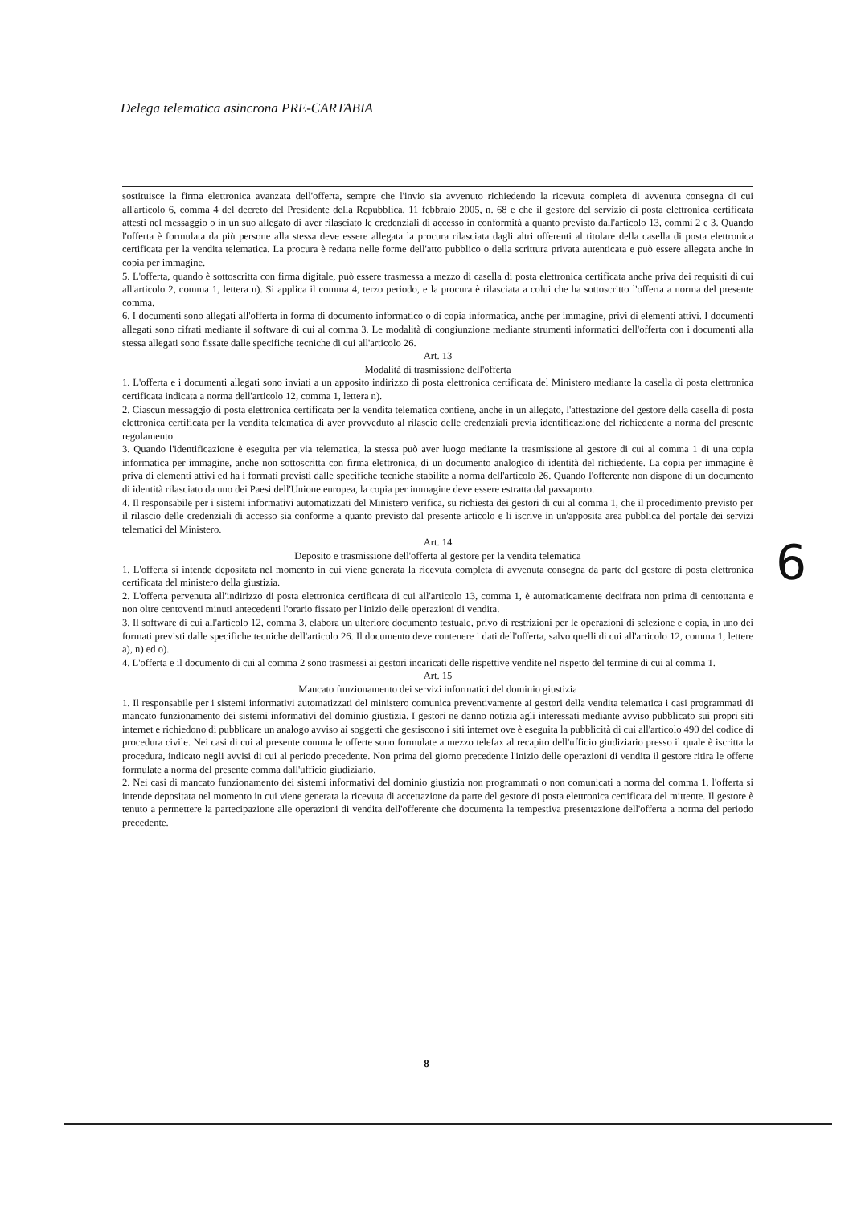Delega telematica asincrona PRE-CARTABIA
sostituisce la firma elettronica avanzata dell'offerta, sempre che l'invio sia avvenuto richiedendo la ricevuta completa di avvenuta consegna di cui all'articolo 6, comma 4 del decreto del Presidente della Repubblica, 11 febbraio 2005, n. 68 e che il gestore del servizio di posta elettronica certificata attesti nel messaggio o in un suo allegato di aver rilasciato le credenziali di accesso in conformità a quanto previsto dall'articolo 13, commi 2 e 3. Quando l'offerta è formulata da più persone alla stessa deve essere allegata la procura rilasciata dagli altri offerenti al titolare della casella di posta elettronica certificata per la vendita telematica. La procura è redatta nelle forme dell'atto pubblico o della scrittura privata autenticata e può essere allegata anche in copia per immagine.
5. L'offerta, quando è sottoscritta con firma digitale, può essere trasmessa a mezzo di casella di posta elettronica certificata anche priva dei requisiti di cui all'articolo 2, comma 1, lettera n). Si applica il comma 4, terzo periodo, e la procura è rilasciata a colui che ha sottoscritto l'offerta a norma del presente comma.
6. I documenti sono allegati all'offerta in forma di documento informatico o di copia informatica, anche per immagine, privi di elementi attivi. I documenti allegati sono cifrati mediante il software di cui al comma 3. Le modalità di congiunzione mediante strumenti informatici dell'offerta con i documenti alla stessa allegati sono fissate dalle specifiche tecniche di cui all'articolo 26.
Art. 13
Modalità di trasmissione dell'offerta
1. L'offerta e i documenti allegati sono inviati a un apposito indirizzo di posta elettronica certificata del Ministero mediante la casella di posta elettronica certificata indicata a norma dell'articolo 12, comma 1, lettera n).
2. Ciascun messaggio di posta elettronica certificata per la vendita telematica contiene, anche in un allegato, l'attestazione del gestore della casella di posta elettronica certificata per la vendita telematica di aver provveduto al rilascio delle credenziali previa identificazione del richiedente a norma del presente regolamento.
3. Quando l'identificazione è eseguita per via telematica, la stessa può aver luogo mediante la trasmissione al gestore di cui al comma 1 di una copia informatica per immagine, anche non sottoscritta con firma elettronica, di un documento analogico di identità del richiedente. La copia per immagine è priva di elementi attivi ed ha i formati previsti dalle specifiche tecniche stabilite a norma dell'articolo 26. Quando l'offerente non dispone di un documento di identità rilasciato da uno dei Paesi dell'Unione europea, la copia per immagine deve essere estratta dal passaporto.
4. Il responsabile per i sistemi informativi automatizzati del Ministero verifica, su richiesta dei gestori di cui al comma 1, che il procedimento previsto per il rilascio delle credenziali di accesso sia conforme a quanto previsto dal presente articolo e li iscrive in un'apposita area pubblica del portale dei servizi telematici del Ministero.
Art. 14
Deposito e trasmissione dell'offerta al gestore per la vendita telematica
1. L'offerta si intende depositata nel momento in cui viene generata la ricevuta completa di avvenuta consegna da parte del gestore di posta elettronica certificata del ministero della giustizia.
2. L'offerta pervenuta all'indirizzo di posta elettronica certificata di cui all'articolo 13, comma 1, è automaticamente decifrata non prima di centottanta e non oltre centoventi minuti antecedenti l'orario fissato per l'inizio delle operazioni di vendita.
3. Il software di cui all'articolo 12, comma 3, elabora un ulteriore documento testuale, privo di restrizioni per le operazioni di selezione e copia, in uno dei formati previsti dalle specifiche tecniche dell'articolo 26. Il documento deve contenere i dati dell'offerta, salvo quelli di cui all'articolo 12, comma 1, lettere a), n) ed o).
4. L'offerta e il documento di cui al comma 2 sono trasmessi ai gestori incaricati delle rispettive vendite nel rispetto del termine di cui al comma 1.
Art. 15
Mancato funzionamento dei servizi informatici del dominio giustizia
1. Il responsabile per i sistemi informativi automatizzati del ministero comunica preventivamente ai gestori della vendita telematica i casi programmati di mancato funzionamento dei sistemi informativi del dominio giustizia. I gestori ne danno notizia agli interessati mediante avviso pubblicato sui propri siti internet e richiedono di pubblicare un analogo avviso ai soggetti che gestiscono i siti internet ove è eseguita la pubblicità di cui all'articolo 490 del codice di procedura civile. Nei casi di cui al presente comma le offerte sono formulate a mezzo telefax al recapito dell'ufficio giudiziario presso il quale è iscritta la procedura, indicato negli avvisi di cui al periodo precedente. Non prima del giorno precedente l'inizio delle operazioni di vendita il gestore ritira le offerte formulate a norma del presente comma dall'ufficio giudiziario.
2. Nei casi di mancato funzionamento dei sistemi informativi del dominio giustizia non programmati o non comunicati a norma del comma 1, l'offerta si intende depositata nel momento in cui viene generata la ricevuta di accettazione da parte del gestore di posta elettronica certificata del mittente. Il gestore è tenuto a permettere la partecipazione alle operazioni di vendita dell'offerente che documenta la tempestiva presentazione dell'offerta a norma del periodo precedente.
6
8